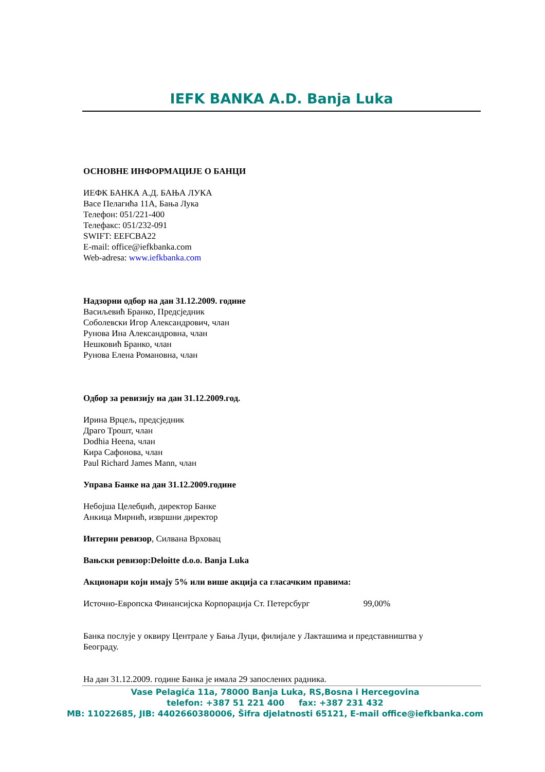IEFK BANKA A.D. Banja Luka
ОСНОВНЕ ИНФОРМАЦИЈЕ О БАНЦИ
ИЕФК БАНКА А.Д. БАЊА ЛУКА
Васе Пелагића 11А, Бања Лука
Телефон: 051/221-400
Телефакс: 051/232-091
SWIFT: EEFCBA22
E-mail: office@iefkbanka.com
Web-adresa: www.iefkbanka.com
Надзорни одбор на дан 31.12.2009. године
Васиљевић Бранко, Предсједник
Соболевски Игор Александрович, члан
Рунова Ина Александровна, члан
Нешковић Бранко, члан
Рунова Елена Романовна, члан
Одбор за ревизију на дан 31.12.2009.год.
Ирина Врцељ, предсједник
Драго Трошт, члан
Dodhia Heena, члан
Кира Сафонова, члан
Paul Richard James Mann, члан
Управа Банке на дан 31.12.2009.године
Небојша Целебџић, директор Банке
Анкица Мирнић, извршни директор
Интерни ревизор, Силвана Врховац
Вањски ревизор:Deloitte d.o.o. Banja Luka
Акционари који имају 5% или више акција са гласачким правима:
Источно-Европска Финансијска Корпорација Ст. Петерсбург 99,00%
Банка послује у оквиру Централе у Бања Луци, филијале у Лакташима и представништва у Београду.
На дан 31.12.2009. године Банка је имала 29 запослених радника.
Vase Pelagića 11a, 78000 Banja Luka, RS,Bosna i Hercegovina
telefon: +387 51 221 400 fax: +387 231 432
MB: 11022685, JIB: 4402660380006, Šifra djelatnosti 65121, E-mail office@iefkbanka.com